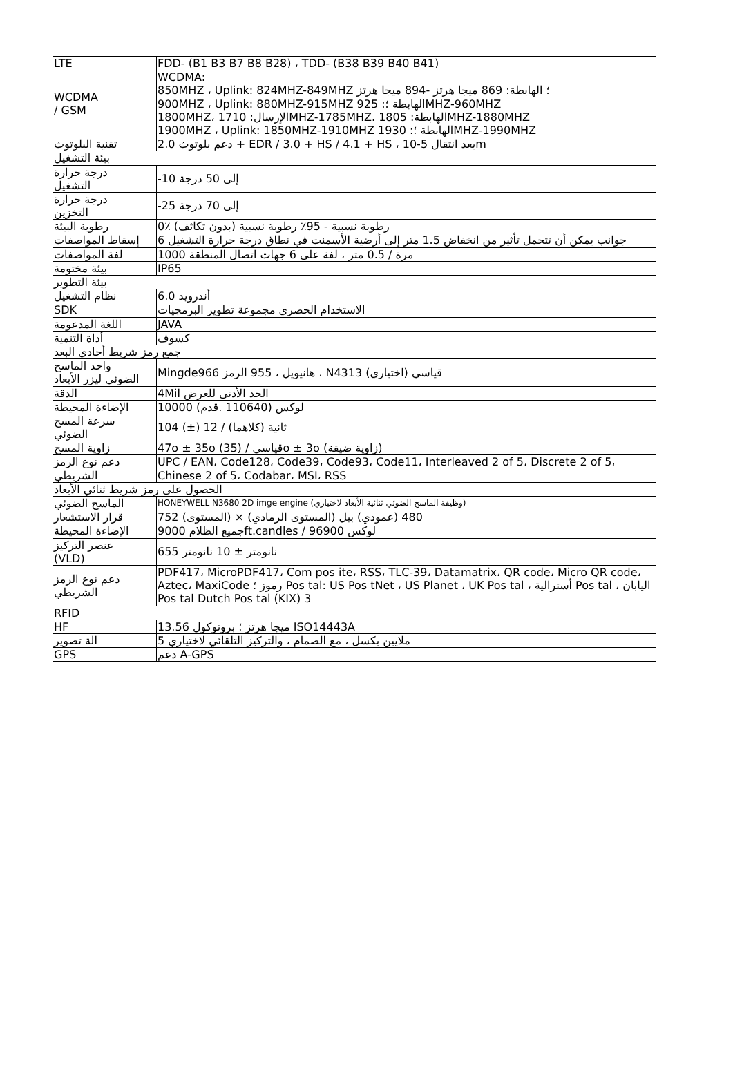| LTE | FDD- (B1 B3 B7 B8 B28) ، TDD- (B38 B39 B40 B41) |
| WCDMA / GSM | WCDMA: 850MHZ ، Uplink: 824MHZ-849MHZ ؛ الهابطة: 869 ميجا هرتز -894 ميجا هرتز 900MHZ ، Uplink: 880MHZ-915MHZ 925 :الهابطة ؛MHZ-960MHZ 1800MHZ، 1710 :الإرسالMHZ-1785MHZ. 1805 :الهابطةMHZ-1880MHZ 1900MHZ ، Uplink: 1850MHZ-1910MHZ 1930 :الهابطة ؛MHZ-1990MHZ |
| تقنية البلوتوث | 2.0 دعم بلوتوث + EDR / 3.0 + HS / 4.1 + HS ، 10-5 بعد انتقالm |
| بيئة التشغيل | |
| درجة حرارة التشغيل | -10 إلى 50 درجة |
| درجة حرارة التخزين | -25 إلى 70 درجة |
| رطوبة البيئة | 0٪ (رطوبة نسبية - 95٪ رطوبة نسبية (بدون تكاثف |
| إسقاط المواصفات | 6 جوانب يمكن أن تتحمل تأثير من انخفاض 1.5 متر إلى أرضية الأسمنت في نطاق درجة حرارة التشغيل |
| لفة المواصفات | 1000 مرة / 0.5 متر ، لفة على 6 جهات اتصال المنطقة |
| بيئة مختومة | IP65 |
| بيئة التطوير | |
| نظام التشغيل | أندرويد 6.0 |
| SDK | الاستخدام الحصري مجموعة تطوير البرمجيات |
| اللغة المدعومة | JAVA |
| أداة التنمية | كسوف |
| جمع رمز شريط أحادي البعد | |
| واحد الماسح الضوئي ليزر الأبعاد | Mingde966 هانيويل ، 955 الرمز ، N4313 قياسي (اختياري) |
| الدقة | 4Mil الحد الأدنى للعرض |
| الإضاءة المحيطة | 10000 لوكس (110640 .قدم) |
| سرعة المسح الضوئي | 104 (±) 12 / ثانية (كلاهما) |
| زاوية المسح | 47o ± 35o (35) / قياسيo ± 3o (زاوية ضيقة) |
| دعم نوع الرمز الشريطي | UPC / EAN، Code128، Code39، Code93، Code11، Interleaved 2 of 5، Discrete 2 of 5، Chinese 2 of 5، Codabar، MSI، RSS |
| الحصول على رمز شريط ثنائي الأبعاد | |
| الماسح الضوئي | HONEYWELL N3680 2D imge engine (وظيفة الماسح الضوئي ثنائية الأبعاد لاختياري) |
| قرار الاستشعار | 752 (المستوى) × 480 (عمودي) بيل (المستوى الرمادي) |
| الإضاءة المحيطة | 9000 جميع الظلامft.candles / 96900 لوكس |
| عنصر التركيز (VLD) | 655 نانومتر ± 10 نانومتر |
| دعم نوع الرمز الشريطي | PDF417، MicroPDF417، Com pos ite، RSS، TLC-39، Datamatrix، QR code، Micro QR code، Aztec، MaxiCode رموز ؛ Pos tal: US Pos tNet ، US Planet ، UK Pos tal ، أسترالية Pos tal ، اليابان Pos tal Dutch Pos tal (KIX) 3 |
| RFID | |
| HF | 13.56 ميجا هرتز ؛ بروتوكول ISO14443A |
| الة تصوير | 5 ملايين بكسل ، مع الصمام ، والتركيز التلقائي لاختياري |
| GPS | دعم A-GPS |